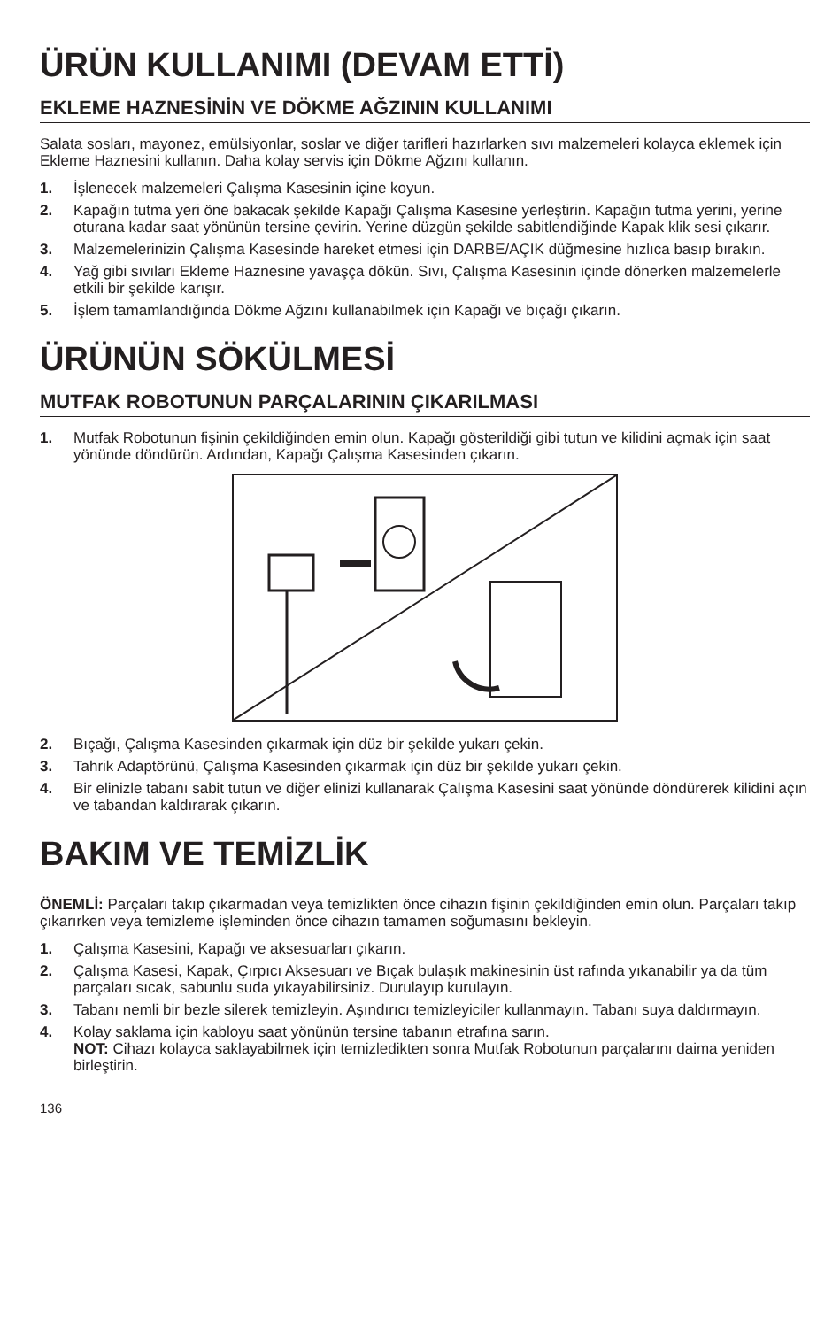ÜRÜN KULLANIMI (DEVAM ETTİ)
EKLEME HAZNESİNİN VE DÖKME AĞZININ KULLANIMI
Salata sosları, mayonez, emülsiyonlar, soslar ve diğer tarifleri hazırlarken sıvı malzemeleri kolayca eklemek için Ekleme Haznesini kullanın. Daha kolay servis için Dökme Ağzını kullanın.
1. İşlenecek malzemeleri Çalışma Kasesinin içine koyun.
2. Kapağın tutma yeri öne bakacak şekilde Kapağı Çalışma Kasesine yerleştirin. Kapağın tutma yerini, yerine oturana kadar saat yönünün tersine çevirin. Yerine düzgün şekilde sabitlendiğinde Kapak klik sesi çıkarır.
3. Malzemelerinizin Çalışma Kasesinde hareket etmesi için DARBE/AÇIK düğmesine hızlıca basıp bırakın.
4. Yağ gibi sıvıları Ekleme Haznesine yavaşça dökün. Sıvı, Çalışma Kasesinin içinde dönerken malzemelerle etkili bir şekilde karışır.
5. İşlem tamamlandığında Dökme Ağzını kullanabilmek için Kapağı ve bıçağı çıkarın.
ÜRÜNÜN SÖKÜLMESİ
MUTFAK ROBOTUNUN PARÇALARININ ÇIKARILMASI
1. Mutfak Robotunun fişinin çekildiğinden emin olun. Kapağı gösterildiği gibi tutun ve kilidini açmak için saat yönünde döndürün. Ardından, Kapağı Çalışma Kasesinden çıkarın.
2. Bıçağı, Çalışma Kasesinden çıkarmak için düz bir şekilde yukarı çekin.
3. Tahrik Adaptörünü, Çalışma Kasesinden çıkarmak için düz bir şekilde yukarı çekin.
4. Bir elinizle tabanı sabit tutun ve diğer elinizi kullanarak Çalışma Kasesini saat yönünde döndürerek kilidini açın ve tabandan kaldırarak çıkarın.
BAKIM VE TEMİZLİK
ÖNEMLİ: Parçaları takıp çıkarmadan veya temizlikten önce cihazın fişinin çekildiğinden emin olun. Parçaları takıp çıkarırken veya temizleme işleminden önce cihazın tamamen soğumasını bekleyin.
1. Çalışma Kasesini, Kapağı ve aksesuarları çıkarın.
2. Çalışma Kasesi, Kapak, Çırpıcı Aksesuarı ve Bıçak bulaşık makinesinin üst rafında yıkanabilir ya da tüm parçaları sıcak, sabunlu suda yıkayabilirsiniz. Durulayıp kurulayın.
3. Tabanı nemli bir bezle silerek temizleyin. Aşındırıcı temizleyiciler kullanmayın. Tabanı suya daldırmayın.
4. Kolay saklama için kabloyu saat yönünün tersine tabanın etrafına sarın.
NOT: Cihazı kolayca saklayabilmek için temizledikten sonra Mutfak Robotunun parçalarını daima yeniden birleştirin.
136